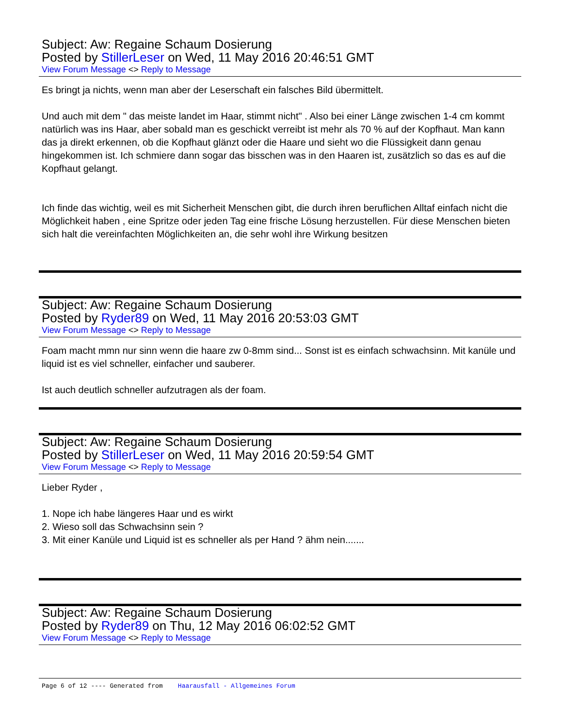Subject: Aw: Regaine Schaum Dosierung
Posted by StillerLeser on Wed, 11 May 2016 20:46:51 GMT
View Forum Message <> Reply to Message
Es bringt ja nichts, wenn man aber der Leserschaft ein falsches Bild übermittelt.
Und auch mit dem " das meiste landet im Haar, stimmt nicht" . Also bei einer Länge zwischen 1-4 cm kommt natürlich was ins Haar, aber sobald man es geschickt verreibt ist mehr als 70 % auf der Kopfhaut. Man kann das ja direkt erkennen, ob die Kopfhaut glänzt oder die Haare und sieht wo die Flüssigkeit dann genau hingekommen ist. Ich schmiere dann sogar das bisschen was in den Haaren ist, zusätzlich so das es auf die Kopfhaut gelangt.
Ich finde das wichtig, weil es mit Sicherheit Menschen gibt, die durch ihren beruflichen Alltaf einfach nicht die Möglichkeit haben , eine Spritze oder jeden Tag eine frische Lösung herzustellen. Für diese Menschen bieten sich halt die vereinfachten Möglichkeiten an, die sehr wohl ihre Wirkung besitzen
Subject: Aw: Regaine Schaum Dosierung
Posted by Ryder89 on Wed, 11 May 2016 20:53:03 GMT
View Forum Message <> Reply to Message
Foam macht mmn nur sinn wenn die haare zw 0-8mm sind... Sonst ist es einfach schwachsinn. Mit kanüle und liquid ist es viel schneller, einfacher und sauberer.
Ist auch deutlich schneller aufzutragen als der foam.
Subject: Aw: Regaine Schaum Dosierung
Posted by StillerLeser on Wed, 11 May 2016 20:59:54 GMT
View Forum Message <> Reply to Message
Lieber Ryder ,
1. Nope ich habe längeres Haar und es wirkt
2. Wieso soll das Schwachsinn sein ?
3. Mit einer Kanüle und Liquid ist es schneller als per Hand ? ähm nein.......
Subject: Aw: Regaine Schaum Dosierung
Posted by Ryder89 on Thu, 12 May 2016 06:02:52 GMT
View Forum Message <> Reply to Message
Page 6 of 12 ---- Generated from Haarausfall - Allgemeines Forum